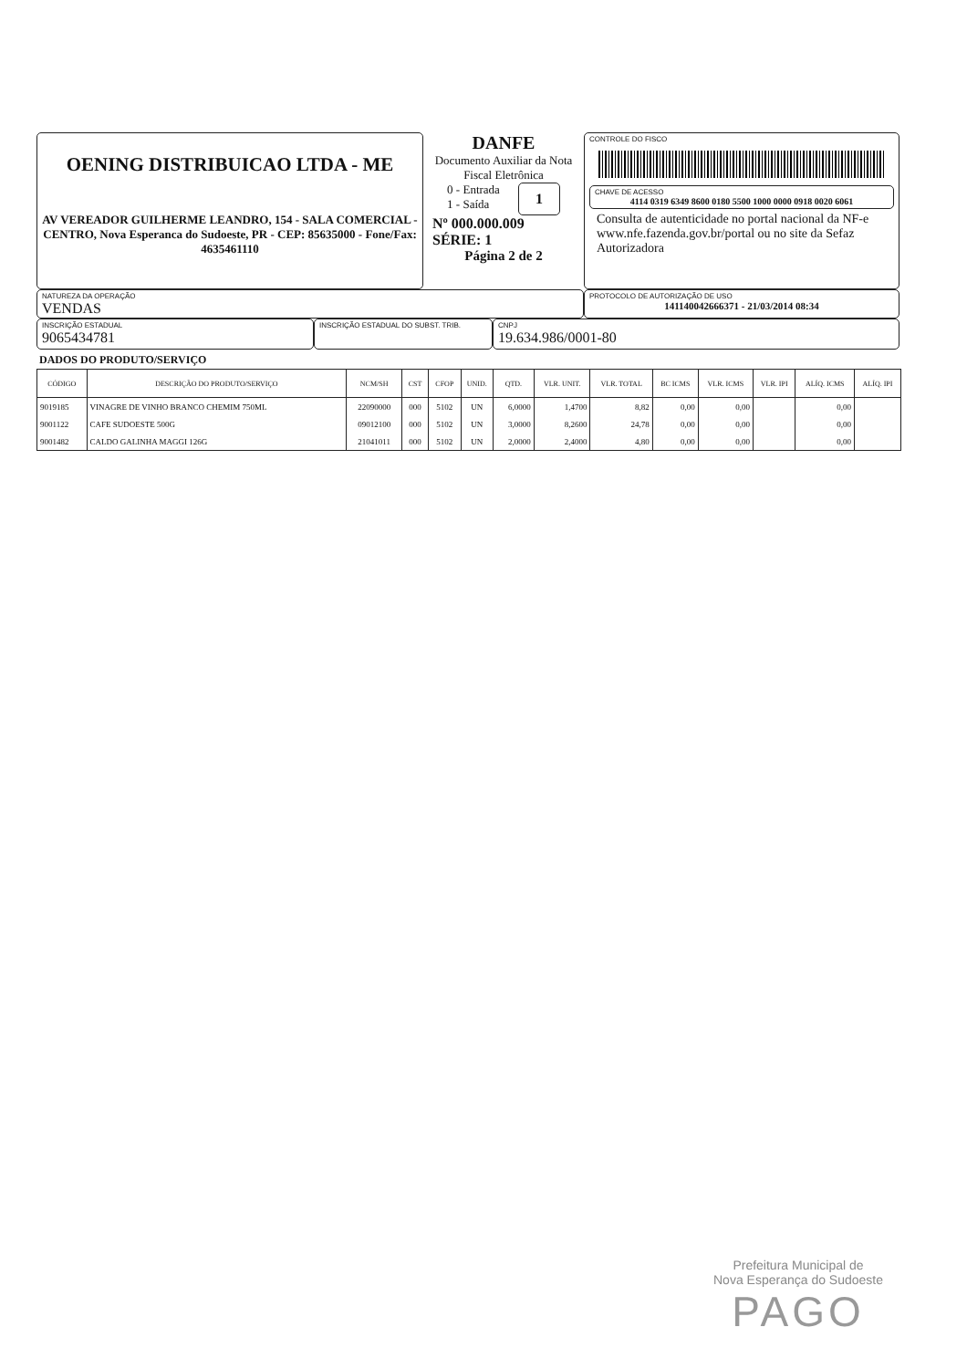OENING DISTRIBUICAO LTDA - ME
AV VEREADOR GUILHERME LEANDRO, 154 - SALA COMERCIAL - CENTRO, Nova Esperanca do Sudoeste, PR - CEP: 85635000 - Fone/Fax: 4635461110
DANFE
Documento Auxiliar da Nota Fiscal Eletrônica
0 - Entrada
1 - Saída
1
Nº 000.000.009
SÉRIE: 1
Página 2 de 2
CONTROLE DO FISCO
CHAVE DE ACESSO
4114 0319 6349 8600 0180 5500 1000 0000 0918 0020 6061
Consulta de autenticidade no portal nacional da NF-e www.nfe.fazenda.gov.br/portal ou no site da Sefaz Autorizadora
NATUREZA DA OPERAÇÃO
VENDAS
PROTOCOLO DE AUTORIZAÇÃO DE USO
141140042666371 - 21/03/2014 08:34
INSCRIÇÃO ESTADUAL
9065434781
INSCRIÇÃO ESTADUAL DO SUBST. TRIB.
CNPJ
19.634.986/0001-80
DADOS DO PRODUTO/SERVIÇO
| CÓDIGO | DESCRIÇÃO DO PRODUTO/SERVIÇO | NCM/SH | CST | CFOP | UNID. | QTD. | VLR. UNIT. | VLR. TOTAL | BC ICMS | VLR. ICMS | VLR. IPI | ALÍQ. ICMS | ALÍQ. IPI |
| --- | --- | --- | --- | --- | --- | --- | --- | --- | --- | --- | --- | --- | --- |
| 9019185 | VINAGRE DE VINHO BRANCO CHEMIM 750ML | 22090000 | 000 | 5102 | UN | 6,0000 | 1,4700 | 8,82 | 0,00 | 0,00 | | 0,00 | |
| 9001122 | CAFE SUDOESTE 500G | 09012100 | 000 | 5102 | UN | 3,0000 | 8,2600 | 24,78 | 0,00 | 0,00 | | 0,00 | |
| 9001482 | CALDO GALINHA MAGGI 126G | 21041011 | 000 | 5102 | UN | 2,0000 | 2,4000 | 4,80 | 0,00 | 0,00 | | 0,00 | |
Prefeitura Municipal de
Nova Esperança do Sudoeste
PAGO